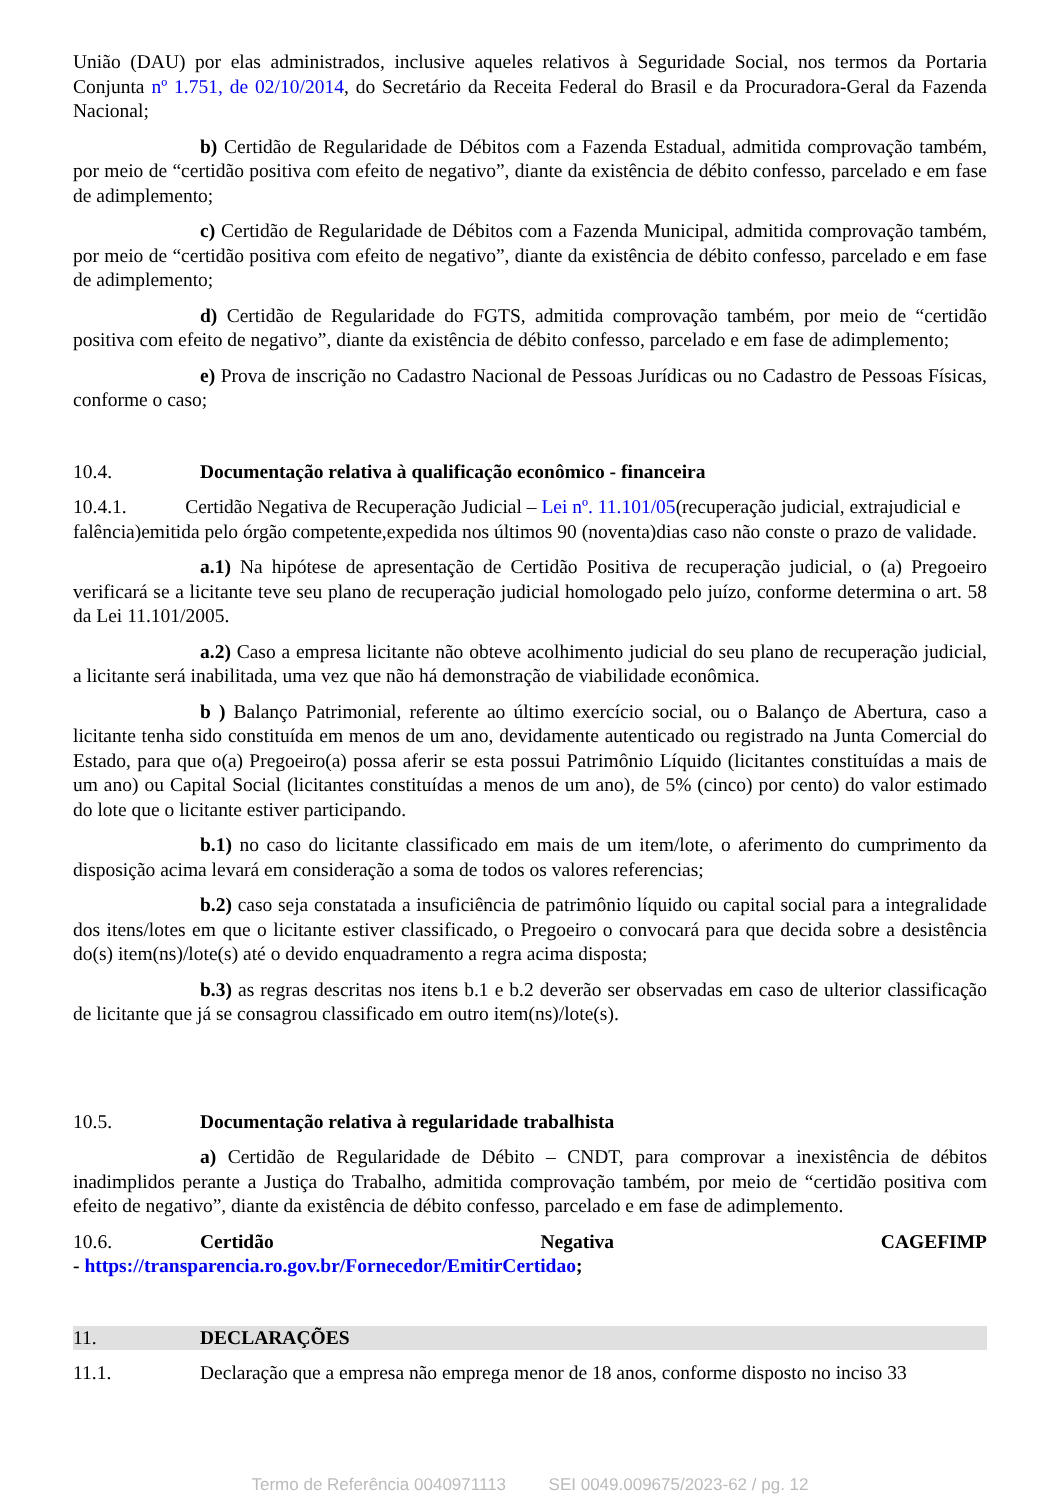União (DAU) por elas administrados, inclusive aqueles relativos à Seguridade Social, nos termos da Portaria Conjunta nº 1.751, de 02/10/2014, do Secretário da Receita Federal do Brasil e da Procuradora-Geral da Fazenda Nacional;
b) Certidão de Regularidade de Débitos com a Fazenda Estadual, admitida comprovação também, por meio de “certidão positiva com efeito de negativo”, diante da existência de débito confesso, parcelado e em fase de adimplemento;
c) Certidão de Regularidade de Débitos com a Fazenda Municipal, admitida comprovação também, por meio de “certidão positiva com efeito de negativo”, diante da existência de débito confesso, parcelado e em fase de adimplemento;
d) Certidão de Regularidade do FGTS, admitida comprovação também, por meio de “certidão positiva com efeito de negativo”, diante da existência de débito confesso, parcelado e em fase de adimplemento;
e) Prova de inscrição no Cadastro Nacional de Pessoas Jurídicas ou no Cadastro de Pessoas Físicas, conforme o caso;
10.4. Documentação relativa à qualificação econômico - financeira
10.4.1. Certidão Negativa de Recuperação Judicial – Lei nº. 11.101/05(recuperação judicial, extrajudicial e falência)emitida pelo órgão competente,expedida nos últimos 90 (noventa)dias caso não conste o prazo de validade.
a.1) Na hipótese de apresentação de Certidão Positiva de recuperação judicial, o (a) Pregoeiro verificará se a licitante teve seu plano de recuperação judicial homologado pelo juízo, conforme determina o art. 58 da Lei 11.101/2005.
a.2) Caso a empresa licitante não obteve acolhimento judicial do seu plano de recuperação judicial, a licitante será inabilitada, uma vez que não há demonstração de viabilidade econômica.
b ) Balanço Patrimonial, referente ao último exercício social, ou o Balanço de Abertura, caso a licitante tenha sido constituída em menos de um ano, devidamente autenticado ou registrado na Junta Comercial do Estado, para que o(a) Pregoeiro(a) possa aferir se esta possui Patrimônio Líquido (licitantes constituídas a mais de um ano) ou Capital Social (licitantes constituídas a menos de um ano), de 5% (cinco) por cento) do valor estimado do lote que o licitante estiver participando.
b.1) no caso do licitante classificado em mais de um item/lote, o aferimento do cumprimento da disposição acima levará em consideração a soma de todos os valores referencias;
b.2) caso seja constatada a insuficiência de patrimônio líquido ou capital social para a integralidade dos itens/lotes em que o licitante estiver classificado, o Pregoeiro o convocará para que decida sobre a desistência do(s) item(ns)/lote(s) até o devido enquadramento a regra acima disposta;
b.3) as regras descritas nos itens b.1 e b.2 deverão ser observadas em caso de ulterior classificação de licitante que já se consagrou classificado em outro item(ns)/lote(s).
10.5. Documentação relativa à regularidade trabalhista
a) Certidão de Regularidade de Débito – CNDT, para comprovar a inexistência de débitos inadimplidos perante a Justiça do Trabalho, admitida comprovação também, por meio de “certidão positiva com efeito de negativo”, diante da existência de débito confesso, parcelado e em fase de adimplemento.
10.6. Certidão Negativa CAGEFIMP
- https://transparencia.ro.gov.br/Fornecedor/EmitirCertidao;
11. DECLARAÇÕES
11.1. Declaração que a empresa não emprega menor de 18 anos, conforme disposto no inciso 33
Termo de Referência 0040971113 SEI 0049.009675/2023-62 / pg. 12